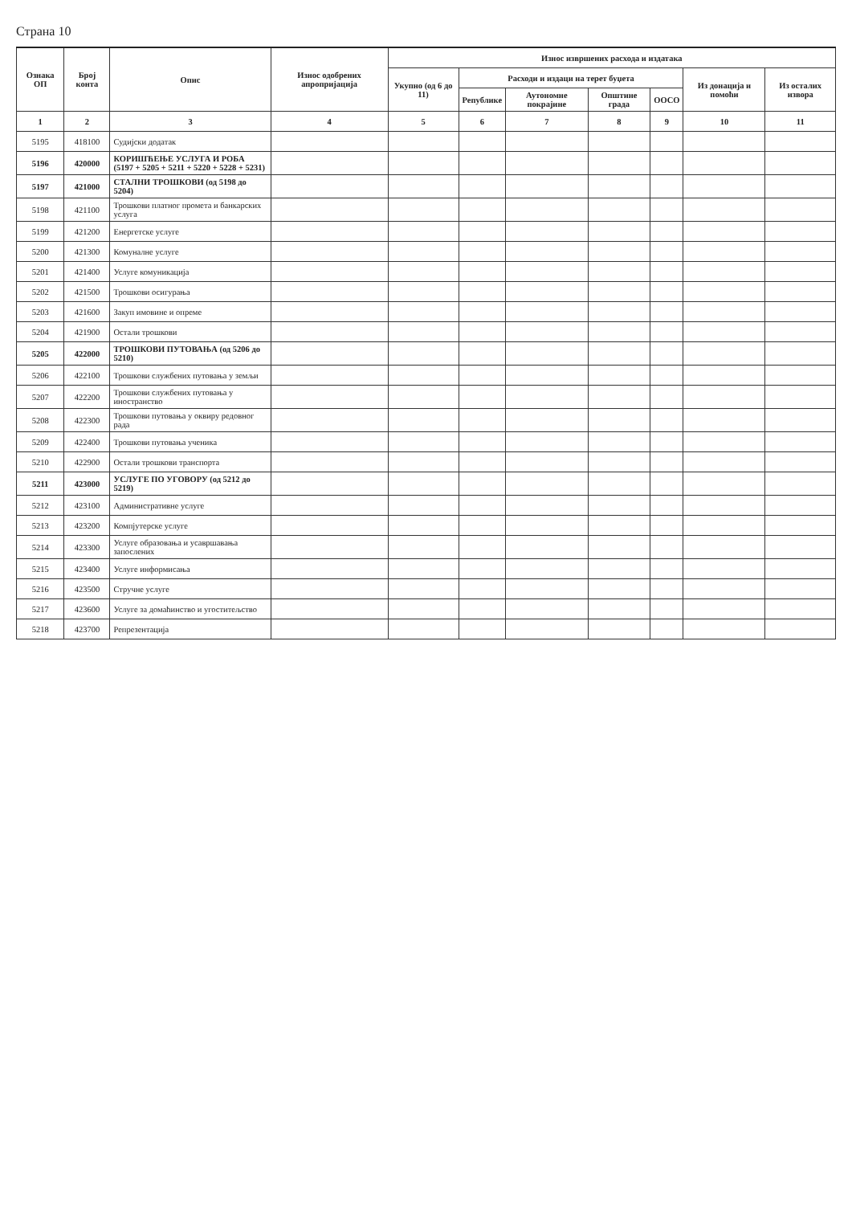Страна 10
| Ознака ОП | Број конта | Опис | Износ одобрених апропријација | Износ извршених расхода и издатака | | | | | | |
| --- | --- | --- | --- | --- | --- | --- | --- | --- | --- | --- |
| | | | | Укупно (од 6 до 11) | Расходи и издаци на терет буџета | | | | Из донација и помоћи | Из осталих извора |
| | | | | | Републике | Аутономне покрајине | Општине града | ООСО | | |
| 1 | 2 | 3 | 4 | 5 | 6 | 7 | 8 | 9 | 10 | 11 |
| 5195 | 418100 | Судијски додатак | | | | | | | | |
| 5196 | 420000 | КОРИШЋЕЊЕ УСЛУГА И РОБА (5197 + 5205 + 5211 + 5220 + 5228 + 5231) | | | | | | | | |
| 5197 | 421000 | СТАЛНИ ТРОШКОВИ (од 5198 до 5204) | | | | | | | | |
| 5198 | 421100 | Трошкови платног промета и банкарских услуга | | | | | | | | |
| 5199 | 421200 | Енергетске услуге | | | | | | | | |
| 5200 | 421300 | Комуналне услуге | | | | | | | | |
| 5201 | 421400 | Услуге комуникација | | | | | | | | |
| 5202 | 421500 | Трошкови осигурања | | | | | | | | |
| 5203 | 421600 | Закуп имовине и опреме | | | | | | | | |
| 5204 | 421900 | Остали трошкови | | | | | | | | |
| 5205 | 422000 | ТРОШКОВИ ПУТОВАЊА (од 5206 до 5210) | | | | | | | | |
| 5206 | 422100 | Трошкови службених путовања у земљи | | | | | | | | |
| 5207 | 422200 | Трошкови службених путовања у иностранство | | | | | | | | |
| 5208 | 422300 | Трошкови путовања у оквиру редовног рада | | | | | | | | |
| 5209 | 422400 | Трошкови путовања ученика | | | | | | | | |
| 5210 | 422900 | Остали трошкови транспорта | | | | | | | | |
| 5211 | 423000 | УСЛУГЕ ПО УГОВОРУ (од 5212 до 5219) | | | | | | | | |
| 5212 | 423100 | Административне услуге | | | | | | | | |
| 5213 | 423200 | Компјутерске услуге | | | | | | | | |
| 5214 | 423300 | Услуге образовања и усавршавања запослених | | | | | | | | |
| 5215 | 423400 | Услуге информисања | | | | | | | | |
| 5216 | 423500 | Стручне услуге | | | | | | | | |
| 5217 | 423600 | Услуге за домаћинство и угоститељство | | | | | | | | |
| 5218 | 423700 | Репрезентација | | | | | | | | |